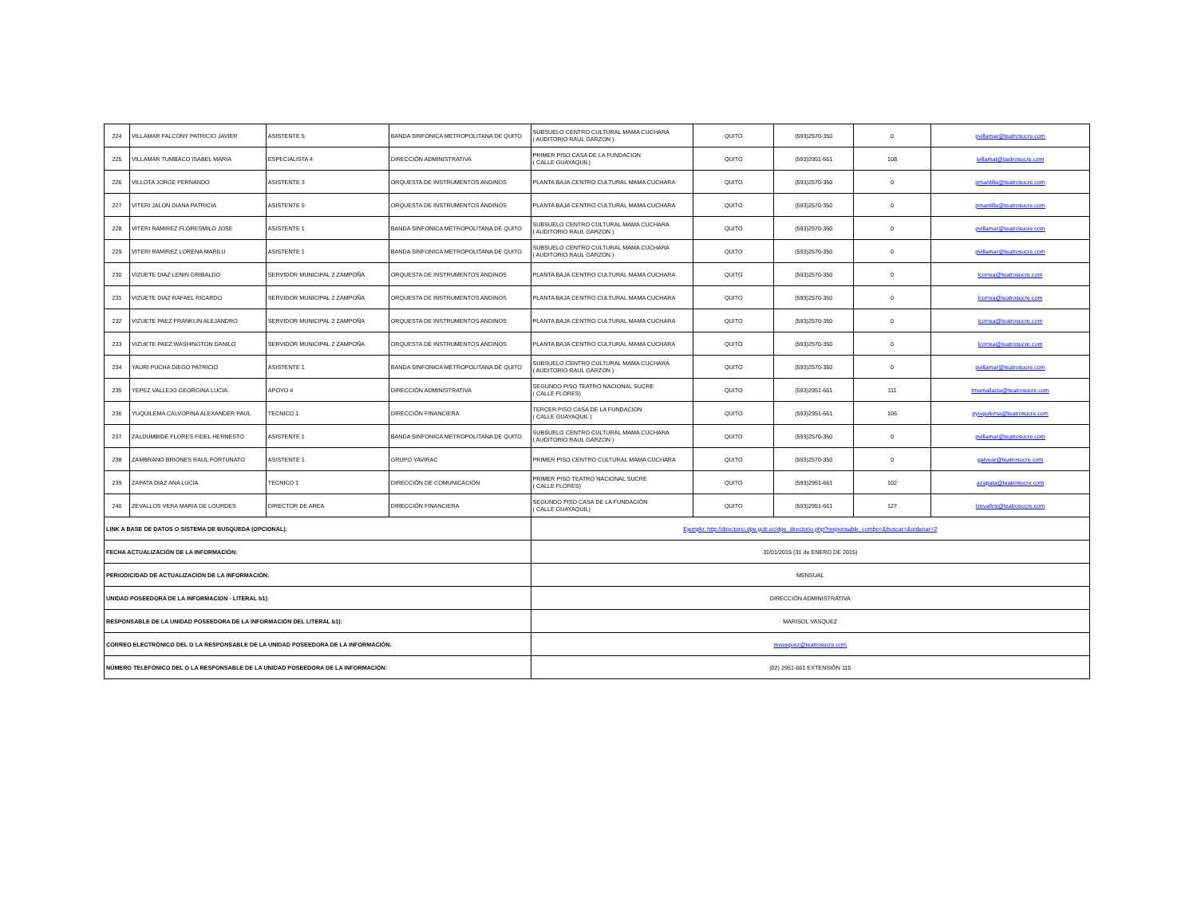| 224 | VILLAMAR FALCONY PATRICIO JAVIER | ASISTENTE 5 | BANDA SINFONICA METROPOLITANA DE QUITO | SUBSUELO CENTRO CULTURAL MAMA CUCHARA ( AUDITORIO RAUL GARZON ) | QUITO | (593)2570-350 | 0 | pvillamar@teatrosucre.com |
| 225 | VILLAMAR TUMBACO ISABEL MARIA | ESPECIALISTA 4 | DIRECCIÓN ADMINISTRATIVA | PRIMER PISO CASA DE LA FUNDACION ( CALLE GUAYAQUIL) | QUITO | (593)2951-661 | 108 | ivillamat@taetrosucre.com |
| 226 | VILLOTA JORGE FERNANDO | ASISTENTE 3 | ORQUESTA DE INSTRUMENTOS ANDINOS | PLANTA BAJA CENTRO CULTURAL MAMA CUCHARA | QUITO | (593)2570-350 | 0 | pmantilla@teatrosucre.com |
| 227 | VITERI JALON DIANA PATRICIA | ASISTENTE 5 | ORQUESTA DE INSTRUMENTOS ANDINOS | PLANTA BAJA CENTRO CULTURAL MAMA CUCHARA | QUITO | (593)2570-350 | 0 | pmantilla@teatrosucre.com |
| 228 | VITERI RAMIREZ FLORESMILO JOSE | ASISTENTE 1 | BANDA SINFONICA METROPOLITANA DE QUITO | SUBSUELO CENTRO CULTURAL MAMA CUCHARA ( AUDITORIO RAUL GARZON ) | QUITO | (593)2570-350 | 0 | pvillamar@teatrosucre.com |
| 229 | VITERI RAMIREZ LORENA MARILU | ASISTENTE 1 | BANDA SINFONICA METROPOLITANA DE QUITO | SUBSUELO CENTRO CULTURAL MAMA CUCHARA ( AUDITORIO RAUL GARZON ) | QUITO | (593)2570-350 | 0 | pvillamar@teatrosucre.com |
| 230 | VIZUETE DIAZ LENIN GRIBALDO | SERVIDOR MUNICIPAL 2 ZAMPOÑA | ORQUESTA DE INSTRUMENTOS ANDINOS | PLANTA BAJA CENTRO CULTURAL MAMA CUCHARA | QUITO | (593)2570-350 | 0 | lcorrea@teatrosucre.com |
| 231 | VIZUETE DIAZ RAFAEL RICARDO | SERVIDOR MUNICIPAL 2 ZAMPOÑA | ORQUESTA DE INSTRUMENTOS ANDINOS | PLANTA BAJA CENTRO CULTURAL MAMA CUCHARA | QUITO | (593)2570-350 | 0 | lcorrea@teatrosucre.com |
| 232 | VIZUETE PAEZ FRANKLIN ALEJANDRO | SERVIDOR MUNICIPAL 2 ZAMPOÑA | ORQUESTA DE INSTRUMENTOS ANDINOS | PLANTA BAJA CENTRO CULTURAL MAMA CUCHARA | QUITO | (593)2570-350 | 0 | lcorrea@teatrosucre.com |
| 233 | VIZUETE PAEZ WASHINGTON DANILO | SERVIDOR MUNICIPAL 2 ZAMPOÑA | ORQUESTA DE INSTRUMENTOS ANDINOS | PLANTA BAJA CENTRO CULTURAL MAMA CUCHARA | QUITO | (593)2570-350 | 0 | lcorrea@teatrosucre.com |
| 234 | YAURI PUCHA DIEGO PATRICIO | ASISTENTE 1 | BANDA SINFONICA METROPOLITANA DE QUITO | SUBSUELO CENTRO CULTURAL MAMA CUCHARA ( AUDITORIO RAUL GARZON ) | QUITO | (593)2570-350 | 0 | pvillamar@teatrosucre.com |
| 235 | YEPEZ VALLEJO GEORGINA LUCIA | APOYO 4 | DIRECCIÓN ADMINISTRATIVA | SEGUNDO PISO TEATRO NACIONAL SUCRE ( CALLE FLORES) | QUITO | (593)2951-661 | 111 | tmamallacta@teatrosucre.com |
| 236 | YUQUILEMA CALVOPINA ALEXANDER PAUL | TECNICO 1 | DIRECCIÓN FINANCIERA | TERCER PISO CASA DE LA FUNDACION ( CALLE GUAYAQUIL ) | QUITO | (593)2951-661 | 106 | pyuquilema@teatrosucre.com |
| 237 | ZALDUMBIDE FLORES FIDEL HERNESTO | ASISTENTE 1 | BANDA SINFONICA METROPOLITANA DE QUITO | SUBSUELO CENTRO CULTURAL MAMA CUCHARA ( AUDITORIO RAUL GARZON ) | QUITO | (593)2570-350 | 0 | pvillamar@teatrosucre.com |
| 238 | ZAMBRANO BRIONES RAUL FORTUNATO | ASISTENTE 1 | GRUPO YAVIRAC | PRIMER PISO CENTRO CULTURAL MAMA CUCHARA | QUITO | (593)2570-350 | 0 | galvear@teatrosucre.com |
| 239 | ZAPATA DIAZ ANA LUCIA | TECNICO 1 | DIRECCIÓN DE COMUNICACIÓN | PRIMER PISO TEATRO NACIONAL SUCRE ( CALLE FLORES) | QUITO | (593)2951-661 | 102 | azapata@teatrosucre.com |
| 240 | ZEVALLOS VERA MARIA DE LOURDES | DIRECTOR DE AREA | DIRECCIÓN FINANCIERA | SEGUNDO PISO CASA DE LA FUNDACIÓN ( CALLE GUAYAQUIL) | QUITO | (593)2951-661 | 127 | lzevallos@teatrosucre.com |
| LINK A BASE DE DATOS O SISTEMA DE BUSQUEDA (OPCIONAL): | | | | Ejemplo: http://directorio.dpe.gob.ec/dpe_directorio.php?responsable_combo=&buscar=&ordenar=2 | | | | |
| FECHA ACTUALIZACIÓN DE LA INFORMACIÓN: | | | | 31/01/2015 (31 de ENERO DE 2015) | | | | |
| PERIODICIDAD DE ACTUALIZACIÓN DE LA INFORMACIÓN: | | | | MENSUAL | | | | |
| UNIDAD POSEEDORA DE LA INFORMACION - LITERAL b1): | | | | DIRECCIÓN ADMINISTRATIVA | | | | |
| RESPONSABLE DE LA UNIDAD POSEEDORA DE LA INFORMACIÓN DEL LITERAL b1): | | | | MARISOL VASQUEZ | | | | |
| CORREO ELECTRÓNICO DEL O LA RESPONSABLE DE LA UNIDAD POSEEDORA DE LA INFORMACIÓN: | | | | mvasquez@teatrosucre.com | | | | |
| NÚMERO TELEFÓNICO DEL O LA RESPONSABLE DE LA UNIDAD POSEEDORA DE LA INFORMACIÓN: | | | | (02) 2951-661 EXTENSIÓN 115 | | | | |